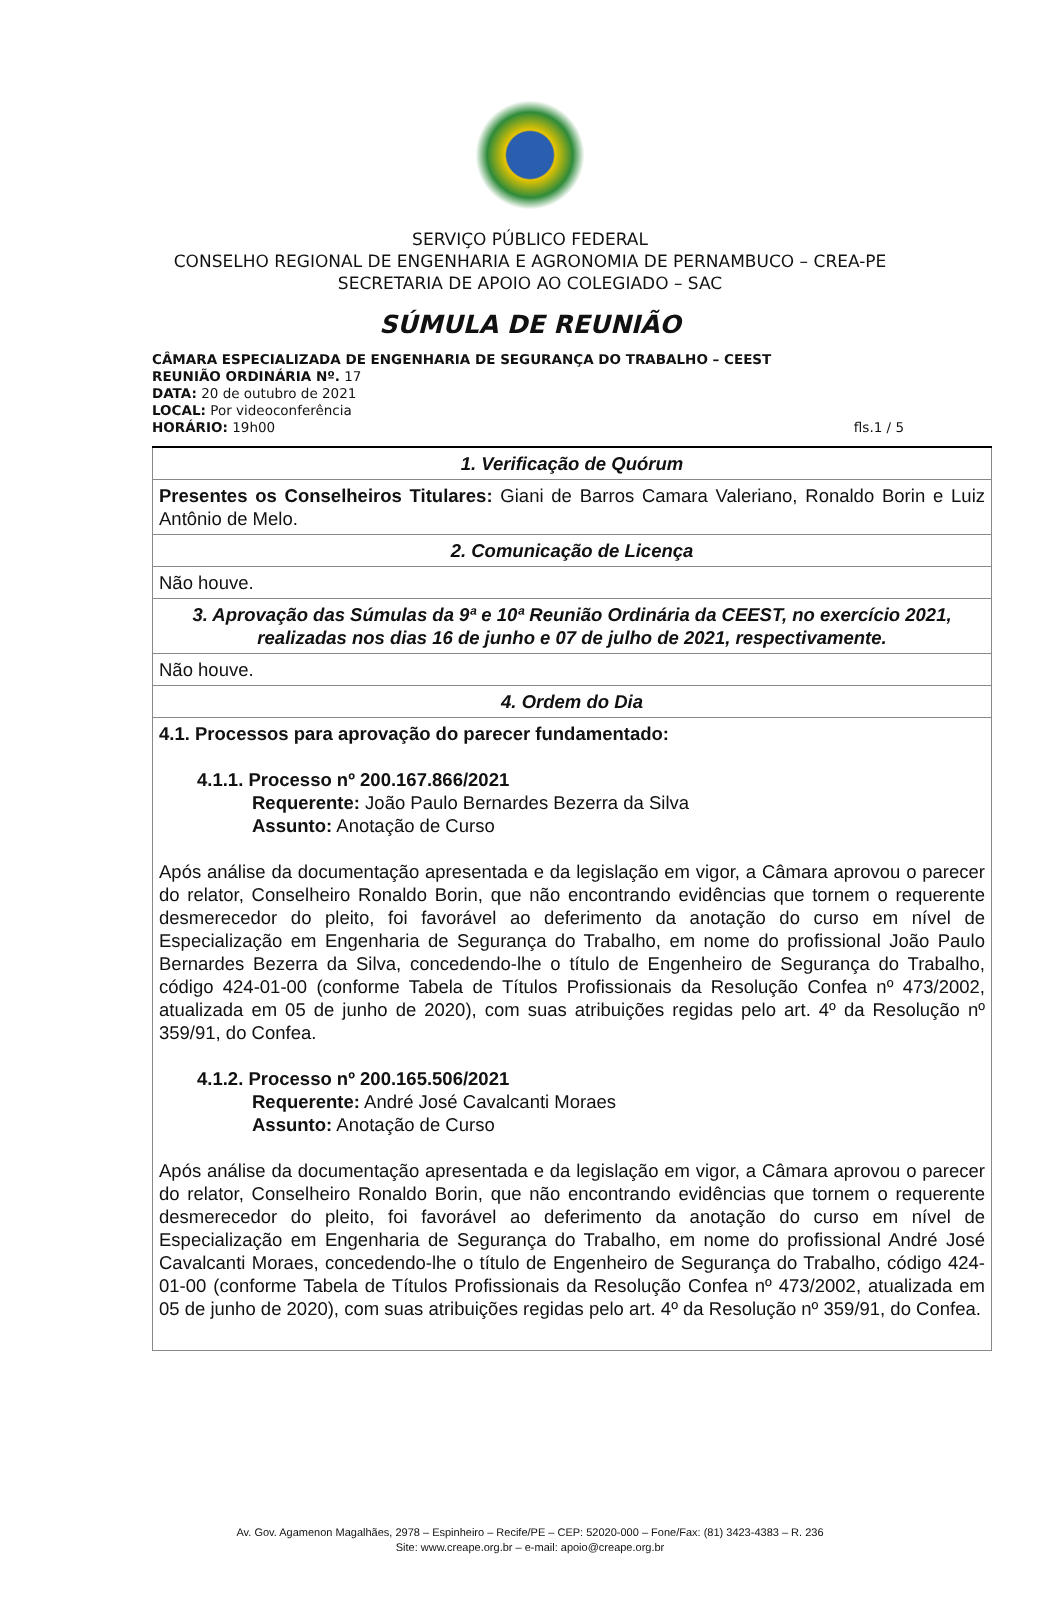SERVIÇO PÚBLICO FEDERAL
CONSELHO REGIONAL DE ENGENHARIA E AGRONOMIA DE PERNAMBUCO – CREA-PE
SECRETARIA DE APOIO AO COLEGIADO – SAC
SÚMULA DE REUNIÃO
CÂMARA ESPECIALIZADA DE ENGENHARIA DE SEGURANÇA DO TRABALHO – CEEST
REUNIÃO ORDINÁRIA Nº. 17
DATA: 20 de outubro de 2021
LOCAL: Por videoconferência
HORÁRIO: 19h00 fls.1 / 5
| 1. Verificação de Quórum |
| --- |
| Presentes os Conselheiros Titulares: Giani de Barros Camara Valeriano, Ronaldo Borin e Luiz Antônio de Melo. |
| 2. Comunicação de Licença |
| Não houve. |
| 3. Aprovação das Súmulas da 9ª e 10ª Reunião Ordinária da CEEST, no exercício 2021, realizadas nos dias 16 de junho e 07 de julho de 2021, respectivamente. |
| Não houve. |
| 4. Ordem do Dia |
| 4.1. Processos para aprovação do parecer fundamentado: 4.1.1. Processo nº 200.167.866/2021 Requerente: João Paulo Bernardes Bezerra da Silva Assunto: Anotação de Curso Após análise da documentação apresentada e da legislação em vigor, a Câmara aprovou o parecer do relator, Conselheiro Ronaldo Borin, que não encontrando evidências que tornem o requerente desmerecedor do pleito, foi favorável ao deferimento da anotação do curso em nível de Especialização em Engenharia de Segurança do Trabalho, em nome do profissional João Paulo Bernardes Bezerra da Silva, concedendo-lhe o título de Engenheiro de Segurança do Trabalho, código 424-01-00 (conforme Tabela de Títulos Profissionais da Resolução Confea nº 473/2002, atualizada em 05 de junho de 2020), com suas atribuições regidas pelo art. 4º da Resolução nº 359/91, do Confea. 4.1.2. Processo nº 200.165.506/2021 Requerente: André José Cavalcanti Moraes Assunto: Anotação de Curso Após análise da documentação apresentada e da legislação em vigor, a Câmara aprovou o parecer do relator, Conselheiro Ronaldo Borin, que não encontrando evidências que tornem o requerente desmerecedor do pleito, foi favorável ao deferimento da anotação do curso em nível de Especialização em Engenharia de Segurança do Trabalho, em nome do profissional André José Cavalcanti Moraes, concedendo-lhe o título de Engenheiro de Segurança do Trabalho, código 424-01-00 (conforme Tabela de Títulos Profissionais da Resolução Confea nº 473/2002, atualizada em 05 de junho de 2020), com suas atribuições regidas pelo art. 4º da Resolução nº 359/91, do Confea. |
Av. Gov. Agamenon Magalhães, 2978 – Espinheiro – Recife/PE – CEP: 52020-000 – Fone/Fax: (81) 3423-4383 – R. 236
Site: www.creape.org.br – e-mail: apoio@creape.org.br